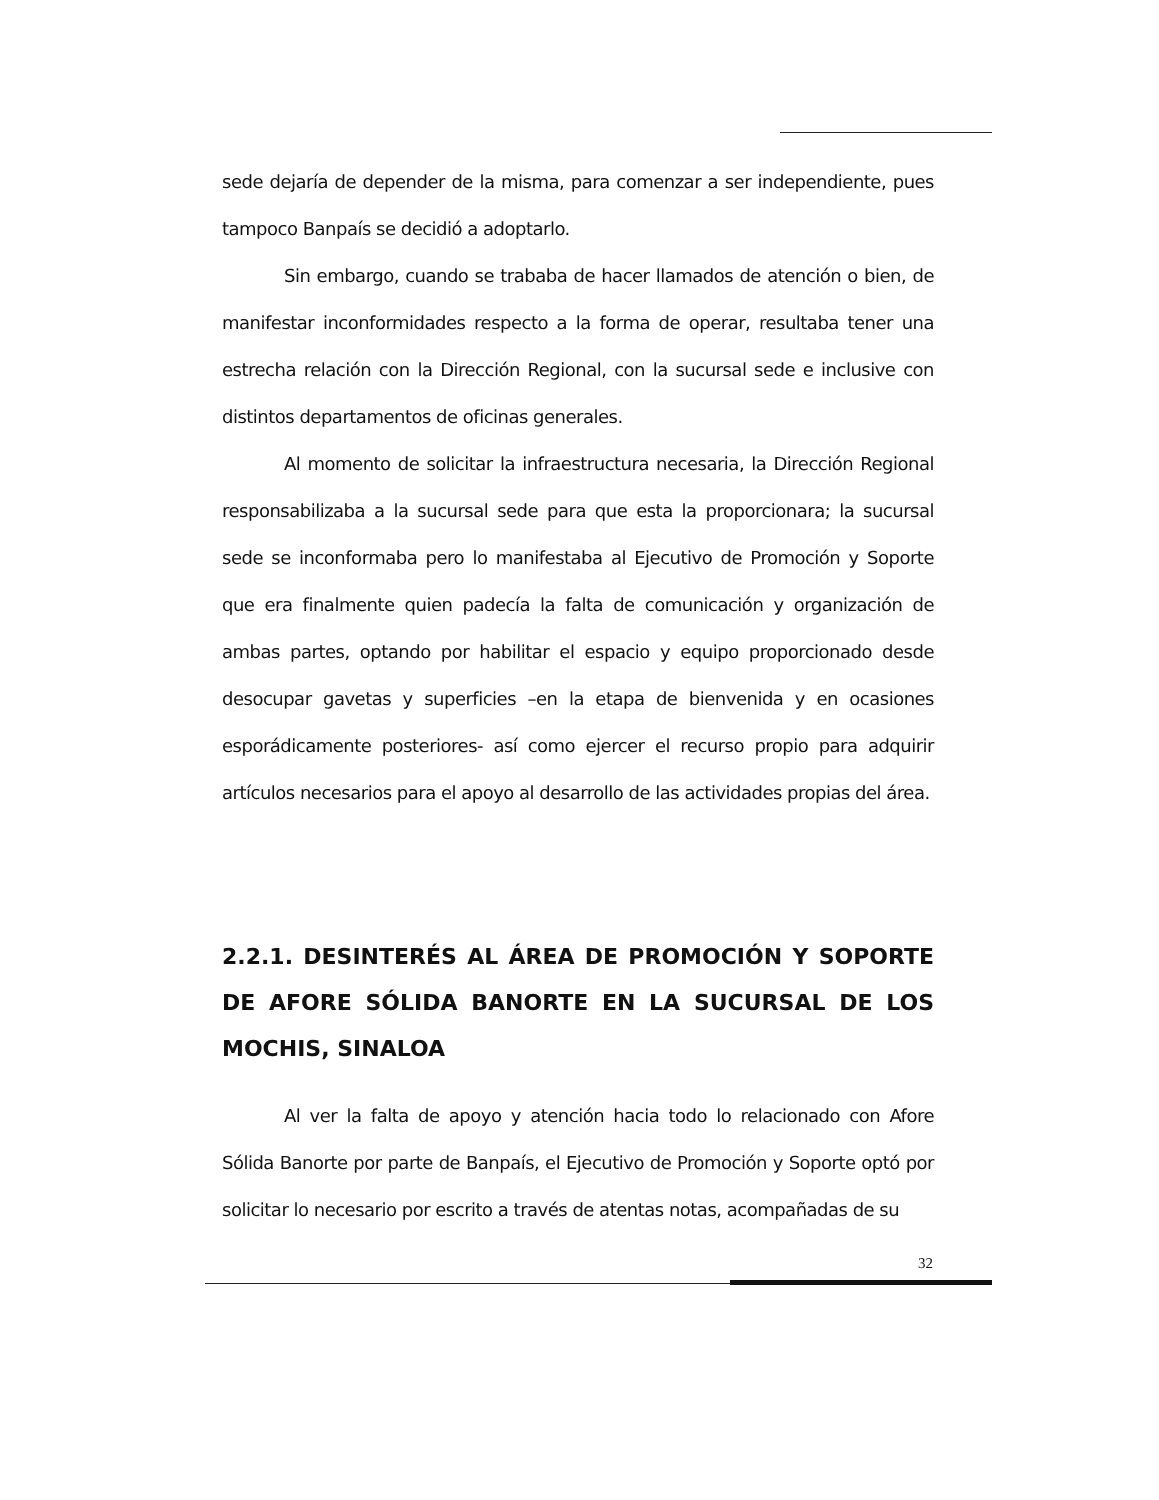sede dejaría de depender de la misma, para comenzar a ser independiente, pues tampoco Banpaís se decidió a adoptarlo.
Sin embargo, cuando se trababa de hacer llamados de atención o bien, de manifestar inconformidades respecto a la forma de operar, resultaba tener una estrecha relación con la Dirección Regional, con la sucursal sede e inclusive con distintos departamentos de oficinas generales.
Al momento de solicitar la infraestructura necesaria, la Dirección Regional responsabilizaba a la sucursal sede para que esta la proporcionara; la sucursal sede se inconformaba pero lo manifestaba al Ejecutivo de Promoción y Soporte que era finalmente quien padecía la falta de comunicación y organización de ambas partes, optando por habilitar el espacio y equipo proporcionado desde desocupar gavetas y superficies –en la etapa de bienvenida y en ocasiones esporádicamente posteriores- así como ejercer el recurso propio para adquirir artículos necesarios para el apoyo al desarrollo de las actividades propias del área.
2.2.1. DESINTERÉS AL ÁREA DE PROMOCIÓN Y SOPORTE DE AFORE SÓLIDA BANORTE EN LA SUCURSAL DE LOS MOCHIS, SINALOA
Al ver la falta de apoyo y atención hacia todo lo relacionado con Afore Sólida Banorte por parte de Banpaís, el Ejecutivo de Promoción y Soporte optó por solicitar lo necesario por escrito a través de atentas notas, acompañadas de su
32